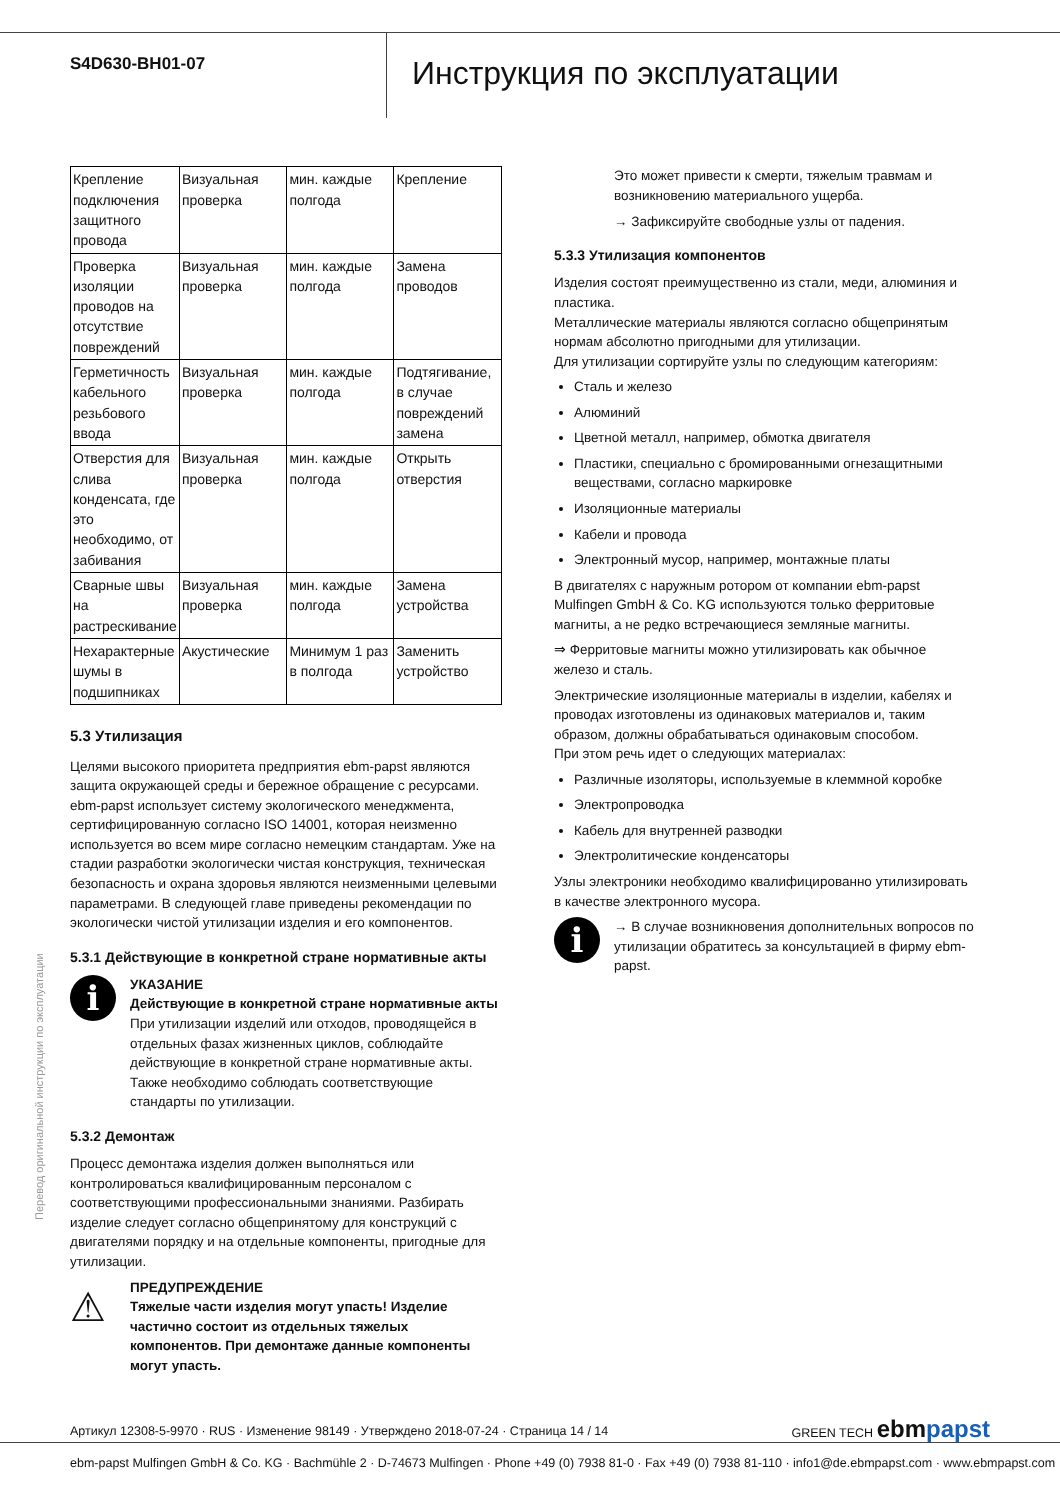S4D630-BH01-07
Инструкция по эксплуатации
| Крепление подключения защитного провода | Визуальная проверка | мин. каждые полгода | Крепление |
| Проверка изоляции проводов на отсутствие повреждений | Визуальная проверка | мин. каждые полгода | Замена проводов |
| Герметичность кабельного резьбового ввода | Визуальная проверка | мин. каждые полгода | Подтягивание, в случае повреждений замена |
| Отверстия для слива конденсата, где это необходимо, от забивания | Визуальная проверка | мин. каждые полгода | Открыть отверстия |
| Сварные швы на растрескивание | Визуальная проверка | мин. каждые полгода | Замена устройства |
| Нехарактерные шумы в подшипниках | Акустические | Минимум 1 раз в полгода | Заменить устройство |
5.3 Утилизация
Целями высокого приоритета предприятия ebm-papst являются защита окружающей среды и бережное обращение с ресурсами. ebm-papst использует систему экологического менеджмента, сертифицированную согласно ISO 14001, которая неизменно используется во всем мире согласно немецким стандартам. Уже на стадии разработки экологически чистая конструкция, техническая безопасность и охрана здоровья являются неизменными целевыми параметрами. В следующей главе приведены рекомендации по экологически чистой утилизации изделия и его компонентов.
5.3.1 Действующие в конкретной стране нормативные акты
i
УКАЗАНИЕ
Действующие в конкретной стране нормативные акты
При утилизации изделий или отходов, проводящейся в отдельных фазах жизненных циклов, соблюдайте действующие в конкретной стране нормативные акты. Также необходимо соблюдать соответствующие стандарты по утилизации.
5.3.2 Демонтаж
Процесс демонтажа изделия должен выполняться или контролироваться квалифицированным персоналом с соответствующими профессиональными знаниями. Разбирать изделие следует согласно общепринятому для конструкций с двигателями порядку и на отдельные компоненты, пригодные для утилизации.
⚠
ПРЕДУПРЕЖДЕНИЕ
Тяжелые части изделия могут упасть! Изделие частично состоит из отдельных тяжелых компонентов. При демонтаже данные компоненты могут упасть.
Это может привести к смерти, тяжелым травмам и возникновению материального ущерба.
→ Зафиксируйте свободные узлы от падения.
5.3.3 Утилизация компонентов
Изделия состоят преимущественно из стали, меди, алюминия и пластика.
Металлические материалы являются согласно общепринятым нормам абсолютно пригодными для утилизации.
Для утилизации сортируйте узлы по следующим категориям:
Сталь и железо
Алюминий
Цветной металл, например, обмотка двигателя
Пластики, специально с бромированными огнезащитными веществами, согласно маркировке
Изоляционные материалы
Кабели и провода
Электронный мусор, например, монтажные платы
В двигателях с наружным ротором от компании ebm-papst Mulfingen GmbH & Co. KG используются только ферритовые магниты, а не редко встречающиеся земляные магниты.
⇒ Ферритовые магниты можно утилизировать как обычное железо и сталь.
Электрические изоляционные материалы в изделии, кабелях и проводах изготовлены из одинаковых материалов и, таким образом, должны обрабатываться одинаковым способом.
При этом речь идет о следующих материалах:
Различные изоляторы, используемые в клеммной коробке
Электропроводка
Кабель для внутренней разводки
Электролитические конденсаторы
Узлы электроники необходимо квалифицированно утилизировать в качестве электронного мусора.
i
→ В случае возникновения дополнительных вопросов по утилизации обратитесь за консультацией в фирму ebm-papst.
Перевод оригинальной инструкции по эксплуатации
Артикул 12308-5-9970 · RUS · Изменение 98149 · Утверждено 2018-07-24 · Страница 14 / 14 GREEN TECH ebmpapst
ebm-papst Mulfingen GmbH & Co. KG · Bachmühle 2 · D-74673 Mulfingen · Phone +49 (0) 7938 81-0 · Fax +49 (0) 7938 81-110 · info1@de.ebmpapst.com · www.ebmpapst.com